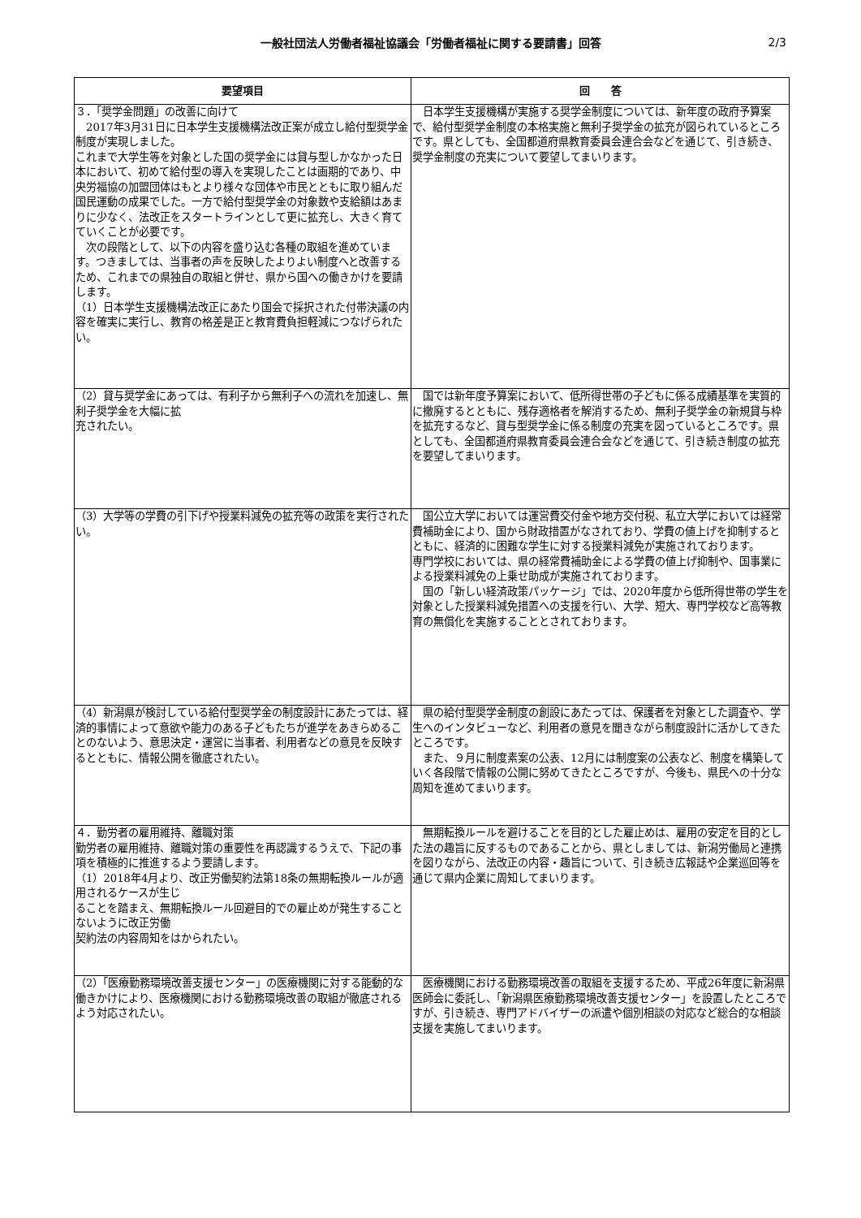一般社団法人労働者福祉協議会「労働者福祉に関する要請書」回答
2/3
| 要望項目 | 回 答 |
| --- | --- |
| ３．「奨学金問題」の改善に向けて 2017年3月31日に日本学生支援機構法改正案が成立し給付型奨学金制度が実現しました。 これまで大学生等を対象とした国の奨学金には貸与型しかなかった日本において、初めて給付型の導入を実現したことは画期的であり、中央労福協の加盟団体はもとより様々な団体や市民とともに取り組んだ国民運動の成果でした。一方で給付型奨学金の対象数や支給額はあまりに少なく、法改正をスタートラインとして更に拡充し、大きく育てていくことが必要です。 次の段階として、以下の内容を盛り込む各種の取組を進めています。つきましては、当事者の声を反映したよりよい制度へと改善するため、これまでの県独自の取組と併せ、県から国への働きかけを要請します。 （1）日本学生支援機構法改正にあたり国会で採択された付帯決議の内容を確実に実行し、教育の格差是正と教育費負担軽減につなげられたい。 | 日本学生支援機構が実施する奨学金制度については、新年度の政府予算案で、給付型奨学金制度の本格実施と無利子奨学金の拡充が図られているところです。県としても、全国都道府県教育委員会連合会などを通じて、引き続き、奨学金制度の充実について要望してまいります。 |
| （2）貸与奨学金にあっては、有利子から無利子への流れを加速し、無利子奨学金を大幅に拡 充されたい。 | 国では新年度予算案において、低所得世帯の子どもに係る成績基準を実質的に撤廃するとともに、残存適格者を解消するため、無利子奨学金の新規貸与枠を拡充するなど、貸与型奨学金に係る制度の充実を図っているところです。県としても、全国都道府県教育委員会連合会などを通じて、引き続き制度の拡充を要望してまいります。 |
| （3）大学等の学費の引下げや授業料減免の拡充等の政策を実行されたい。 | 国公立大学においては運営費交付金や地方交付税、私立大学においては経常費補助金により、国から財政措置がなされており、学費の値上げを抑制するとともに、経済的に困難な学生に対する授業料減免が実施されております。 専門学校においては、県の経常費補助金による学費の値上げ抑制や、国事業による授業料減免の上乗せ助成が実施されております。 国の「新しい経済政策パッケージ」では、2020年度から低所得世帯の学生を対象とした授業料減免措置への支援を行い、大学、短大、専門学校など高等教育の無償化を実施することとされております。 |
| （4）新潟県が検討している給付型奨学金の制度設計にあたっては、経済的事情によって意欲や能力のある子どもたちが進学をあきらめることのないよう、意思決定・運営に当事者、利用者などの意見を反映するとともに、情報公開を徹底されたい。 | 県の給付型奨学金制度の創設にあたっては、保護者を対象とした調査や、学生へのインタビューなど、利用者の意見を聞きながら制度設計に活かしてきたところです。 また、９月に制度素案の公表、12月には制度案の公表など、制度を構築していく各段階で情報の公開に努めてきたところですが、今後も、県民への十分な周知を進めてまいります。 |
| ４．勤労者の雇用維持、離職対策 勤労者の雇用維持、離職対策の重要性を再認識するうえで、下記の事項を積極的に推進するよう要請します。 （1）2018年4月より、改正労働契約法第18条の無期転換ルールが適用されるケースが生じ ることを踏まえ、無期転換ルール回避目的での雇止めが発生することないように改正労働 契約法の内容周知をはかられたい。 | 無期転換ルールを避けることを目的とした雇止めは、雇用の安定を目的とした法の趣旨に反するものであることから、県としましては、新潟労働局と連携を図りながら、法改正の内容・趣旨について、引き続き広報誌や企業巡回等を通じて県内企業に周知してまいります。 |
| （2）「医療勤務環境改善支援センター」の医療機関に対する能動的な働きかけにより、医療機関における勤務環境改善の取組が徹底されるよう対応されたい。 | 医療機関における勤務環境改善の取組を支援するため、平成26年度に新潟県医師会に委託し、「新潟県医療勤務環境改善支援センター」を設置したところですが、引き続き、専門アドバイザーの派遣や個別相談の対応など総合的な相談支援を実施してまいります。 |